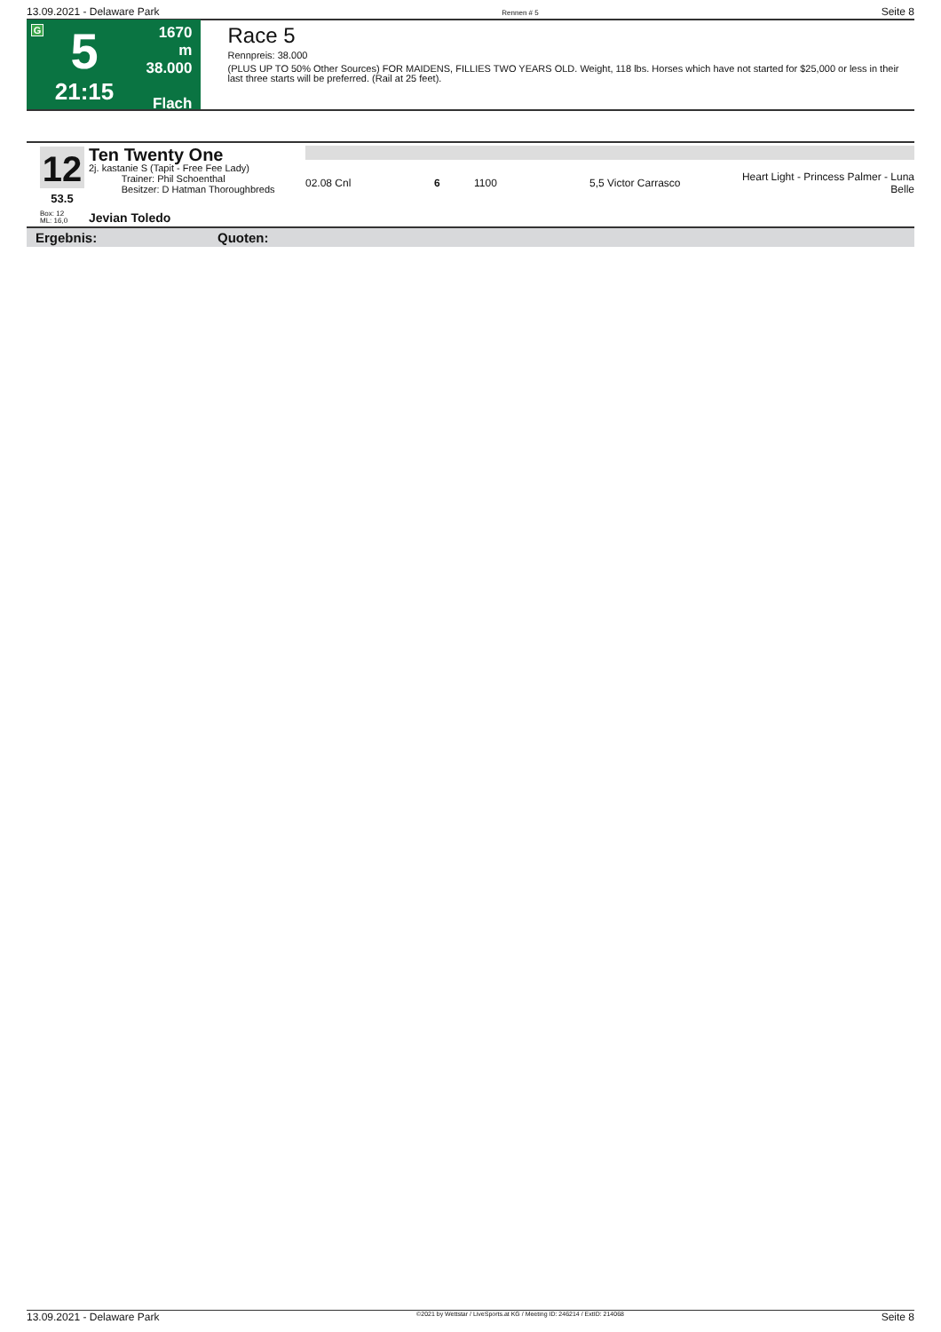13.09.2021 - Delaware Park Rennen # 5 Seite 8
G
5
21:15
1670 m
38.000
Flach
Race 5
Rennpreis: 38.000
(PLUS UP TO 50% Other Sources) FOR MAIDENS, FILLIES TWO YEARS OLD. Weight, 118 lbs. Horses which have not started for $25,000 or less in their last three starts will be preferred. (Rail at 25 feet).
12
53.5
Ten Twenty One
2j. kastanie S (Tapit - Free Fee Lady)
Trainer: Phil Schoenthal
Besitzer: D Hatman Thoroughbreds
| 02.08 Cnl | 6 | 1100 | 5,5 Victor Carrasco | Heart Light - Princess Palmer - Luna Belle |
Box: 12
ML: 16,0
Jevian Toledo
Ergebnis: Quoten:
13.09.2021 - Delaware Park ©2021 by Wettstar / LiveSports.at KG / Meeting ID: 246214 / ExtID: 214068 Seite 8